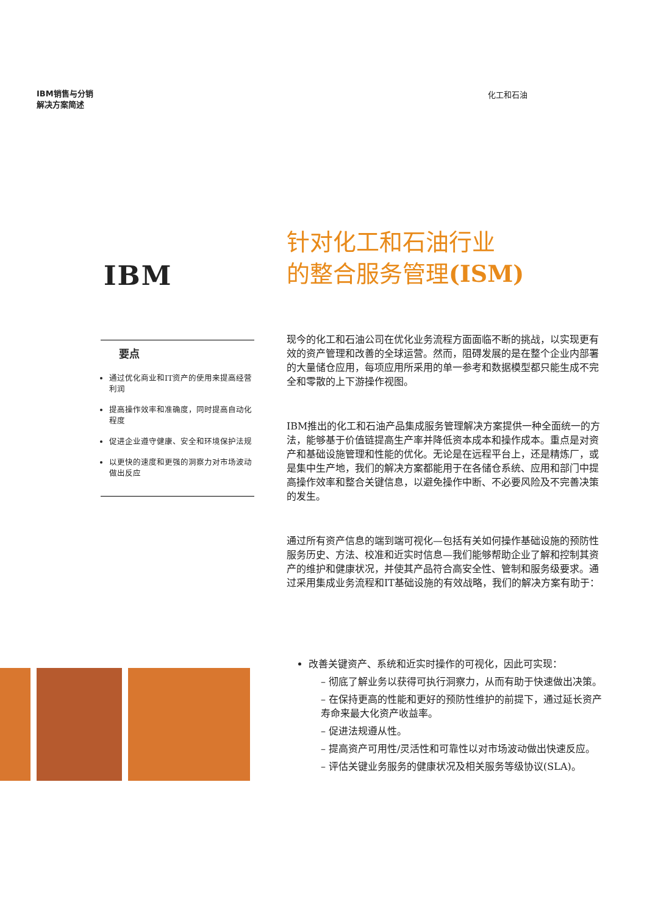IBM销售与分销
解决方案简述 化工和石油
IBM
要点
通过优化商业和IT资产的使用来提高经营利润
提高操作效率和准确度，同时提高自动化程度
促进企业遵守健康、安全和环境保护法规
以更快的速度和更强的洞察力对市场波动做出反应
针对化工和石油行业
的整合服务管理(ISM)
现今的化工和石油公司在优化业务流程方面面临不断的挑战，以实现更有效的资产管理和改善的全球运营。然而，阻碍发展的是在整个企业内部署的大量储仓应用，每项应用所采用的单一参考和数据模型都只能生成不完全和零散的上下游操作视图。
IBM推出的化工和石油产品集成服务管理解决方案提供一种全面统一的方法，能够基于价值链提高生产率并降低资本成本和操作成本。重点是对资产和基础设施管理和性能的优化。无论是在远程平台上，还是精炼厂，或是集中生产地，我们的解决方案都能用于在各储仓系统、应用和部门中提高操作效率和整合关键信息，以避免操作中断、不必要风险及不完善决策的发生。
通过所有资产信息的端到端可视化—包括有关如何操作基础设施的预防性服务历史、方法、校准和近实时信息—我们能够帮助企业了解和控制其资产的维护和健康状况，并使其产品符合高安全性、管制和服务级要求。通过采用集成业务流程和IT基础设施的有效战略，我们的解决方案有助于：
改善关键资产、系统和近实时操作的可视化，因此可实现：
– 彻底了解业务以获得可执行洞察力，从而有助于快速做出决策。
– 在保持更高的性能和更好的预防性维护的前提下，通过延长资产寿命来最大化资产收益率。
– 促进法规遵从性。
– 提高资产可用性/灵活性和可靠性以对市场波动做出快速反应。
– 评估关键业务服务的健康状况及相关服务等级协议(SLA)。